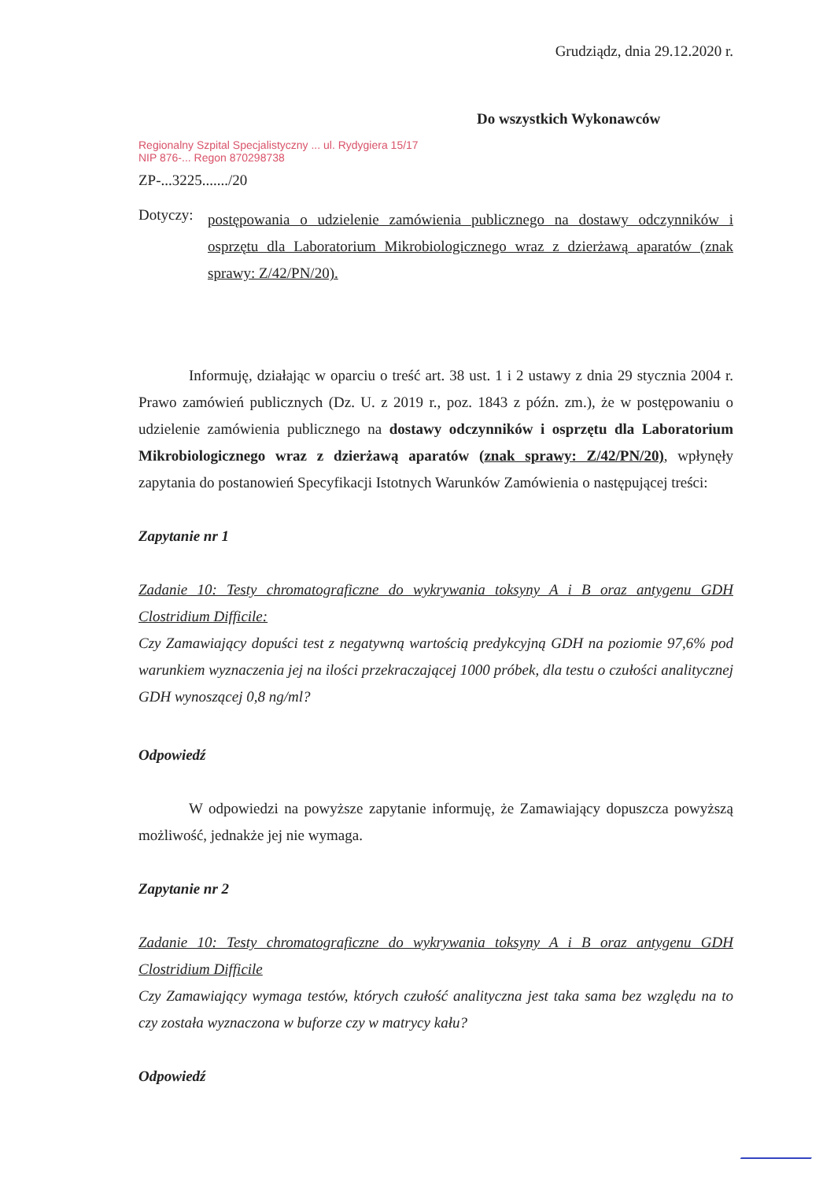Grudziądz, dnia 29.12.2020 r.
Do wszystkich Wykonawców
Regionalny Szpital Specjalistyczny ... ul. Rydygiera 15/17
NIP 876-... Regon 870298738
ZP-...3225......./20
Dotyczy:
postępowania o udzielenie zamówienia publicznego na dostawy odczynników i osprzętu dla Laboratorium Mikrobiologicznego wraz z dzierżawą aparatów (znak sprawy: Z/42/PN/20).
Informuję, działając w oparciu o treść art. 38 ust. 1 i 2 ustawy z dnia 29 stycznia 2004 r. Prawo zamówień publicznych (Dz. U. z 2019 r., poz. 1843 z późn. zm.), że w postępowaniu o udzielenie zamówienia publicznego na dostawy odczynników i osprzętu dla Laboratorium Mikrobiologicznego wraz z dzierżawą aparatów (znak sprawy: Z/42/PN/20), wpłynęły zapytania do postanowień Specyfikacji Istotnych Warunków Zamówienia o następującej treści:
Zapytanie nr 1
Zadanie 10: Testy chromatograficzne do wykrywania toksyny A i B oraz antygenu GDH Clostridium Difficile:
Czy Zamawiający dopuści test z negatywną wartością predykcyjną GDH na poziomie 97,6% pod warunkiem wyznaczenia jej na ilości przekraczającej 1000 próbek, dla testu o czułości analitycznej GDH wynoszącej 0,8 ng/ml?
Odpowiedź
W odpowiedzi na powyższe zapytanie informuję, że Zamawiający dopuszcza powyższą możliwość, jednakże jej nie wymaga.
Zapytanie nr 2
Zadanie 10: Testy chromatograficzne do wykrywania toksyny A i B oraz antygenu GDH Clostridium Difficile
Czy Zamawiający wymaga testów, których czułość analityczna jest taka sama bez względu na to czy została wyznaczona w buforze czy w matrycy kału?
Odpowiedź